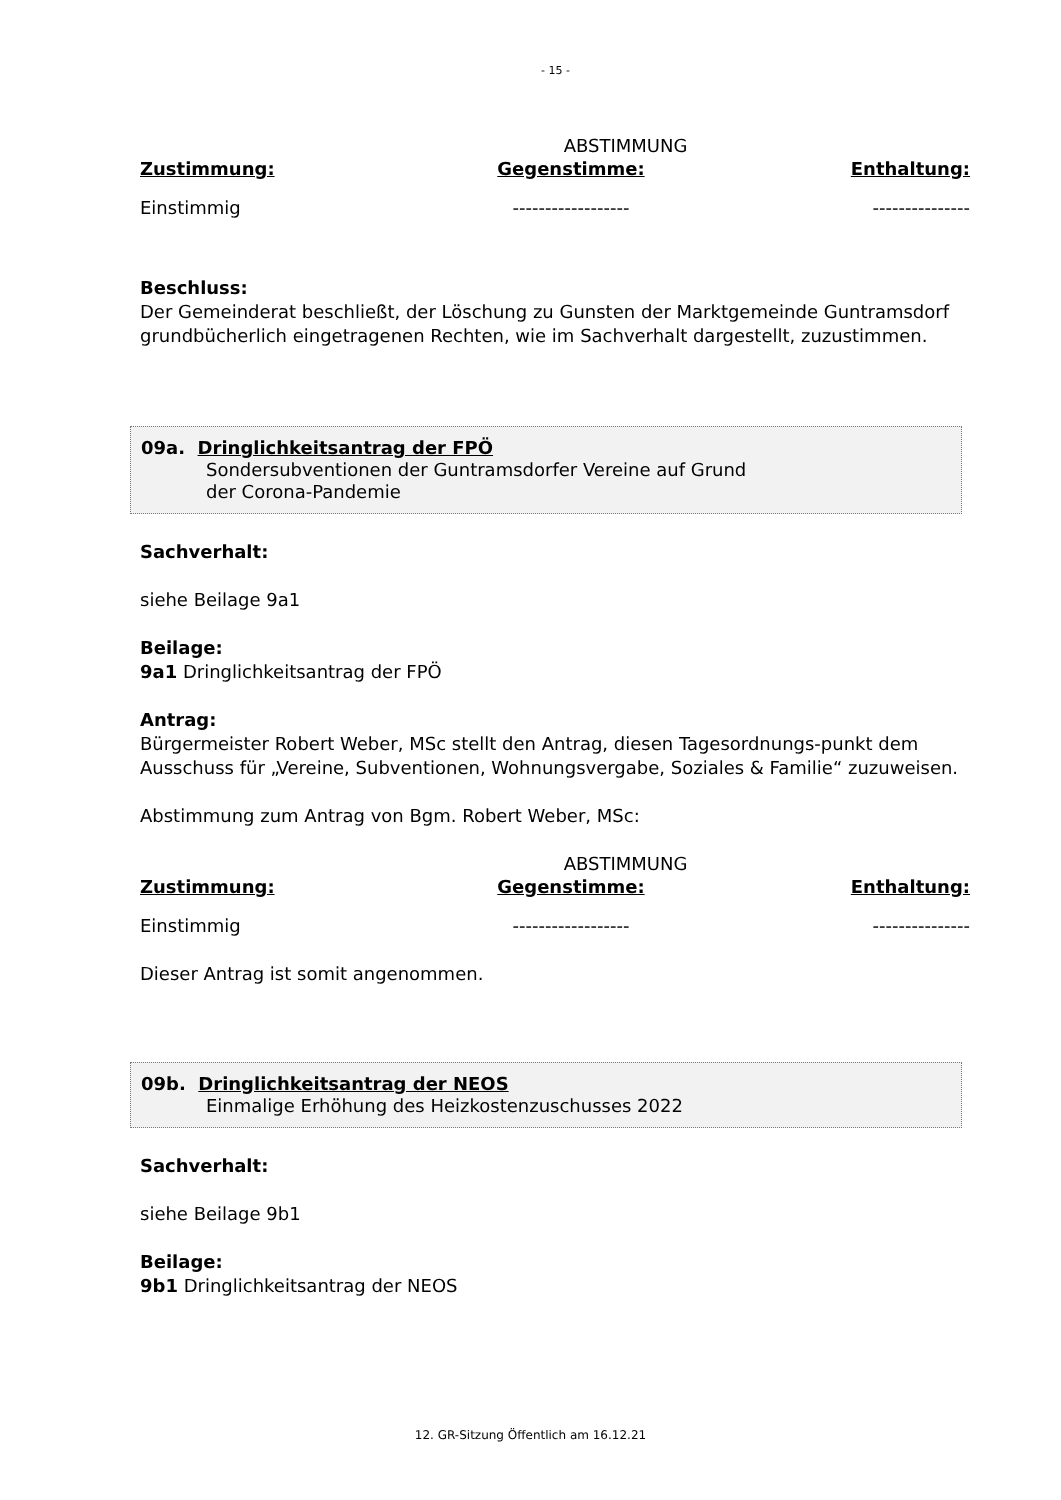- 15 -
ABSTIMMUNG
| Zustimmung: | Gegenstimme: | Enthaltung: |
| --- | --- | --- |
| Einstimmig | ------------------ | --------------- |
Beschluss:
Der Gemeinderat beschließt, der Löschung zu Gunsten der Marktgemeinde Guntramsdorf grundbücherlich eingetragenen Rechten, wie im Sachverhalt dargestellt, zuzustimmen.
09a. Dringlichkeitsantrag der FPÖ
Sondersubventionen der Guntramsdorfer Vereine auf Grund
der Corona-Pandemie
Sachverhalt:
siehe Beilage 9a1
Beilage:
9a1 Dringlichkeitsantrag der FPÖ
Antrag:
Bürgermeister Robert Weber, MSc stellt den Antrag, diesen Tagesordnungs-punkt dem Ausschuss für „Vereine, Subventionen, Wohnungsvergabe, Soziales & Familie“ zuzuweisen.
Abstimmung zum Antrag von Bgm. Robert Weber, MSc:
ABSTIMMUNG
| Zustimmung: | Gegenstimme: | Enthaltung: |
| --- | --- | --- |
| Einstimmig | ------------------ | --------------- |
Dieser Antrag ist somit angenommen.
09b. Dringlichkeitsantrag der NEOS
Einmalige Erhöhung des Heizkostenzuschusses 2022
Sachverhalt:
siehe Beilage 9b1
Beilage:
9b1 Dringlichkeitsantrag der NEOS
12. GR-Sitzung Öffentlich am 16.12.21